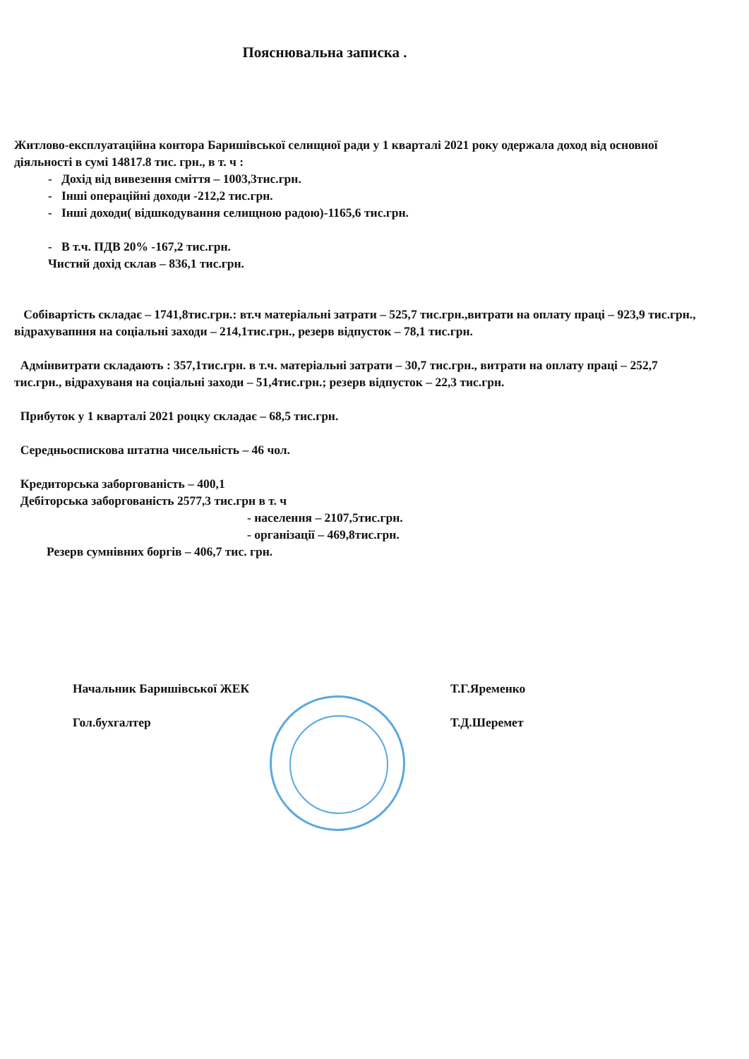Пояснювальна записка .
Житлово-експлуатаційна контора Баришівської селищної ради у 1 кварталі 2021 року одержала доход від основної діяльності в сумі 14817.8 тис. грн., в т. ч :
- Дохід від вивезення сміття – 1003,3тис.грн.
- Інші операційні доходи -212,2 тис.грн.
- Інші доходи( відшкодування селищною радою)-1165,6 тис.грн.
- В т.ч. ПДВ 20% -167,2 тис.грн.
Чистий дохід склав – 836,1 тис.грн.
Собівартість складає – 1741,8тис.грн.: вт.ч матеріальні затрати – 525,7 тис.грн.,витрати на оплату праці – 923,9 тис.грн., відрахувапння на соціальні заходи – 214,1тис.грн., резерв відпусток – 78,1 тис.грн.
Адмінвитрати складають : 357,1тис.грн. в т.ч. матеріальні затрати – 30,7 тис.грн., витрати на оплату праці – 252,7 тис.грн., відрахуваня на соціальні заходи – 51,4тис.грн.; резерв відпусток – 22,3 тис.грн.
Прибуток у 1 кварталі 2021 роцку складає – 68,5 тис.грн.
Середньоспискова штатна чисельність – 46 чол.
Кредиторська заборгованість – 400,1
Дебіторська заборгованість 2577,3 тис.грн в т. ч
- населення – 2107,5тис.грн.
- організації – 469,8тис.грн.
Резерв сумнівних боргів – 406,7 тис. грн.
Начальник Баришівської ЖЕК Т.Г.Яременко
Гол.бухгалтер Т.Д.Шеремет